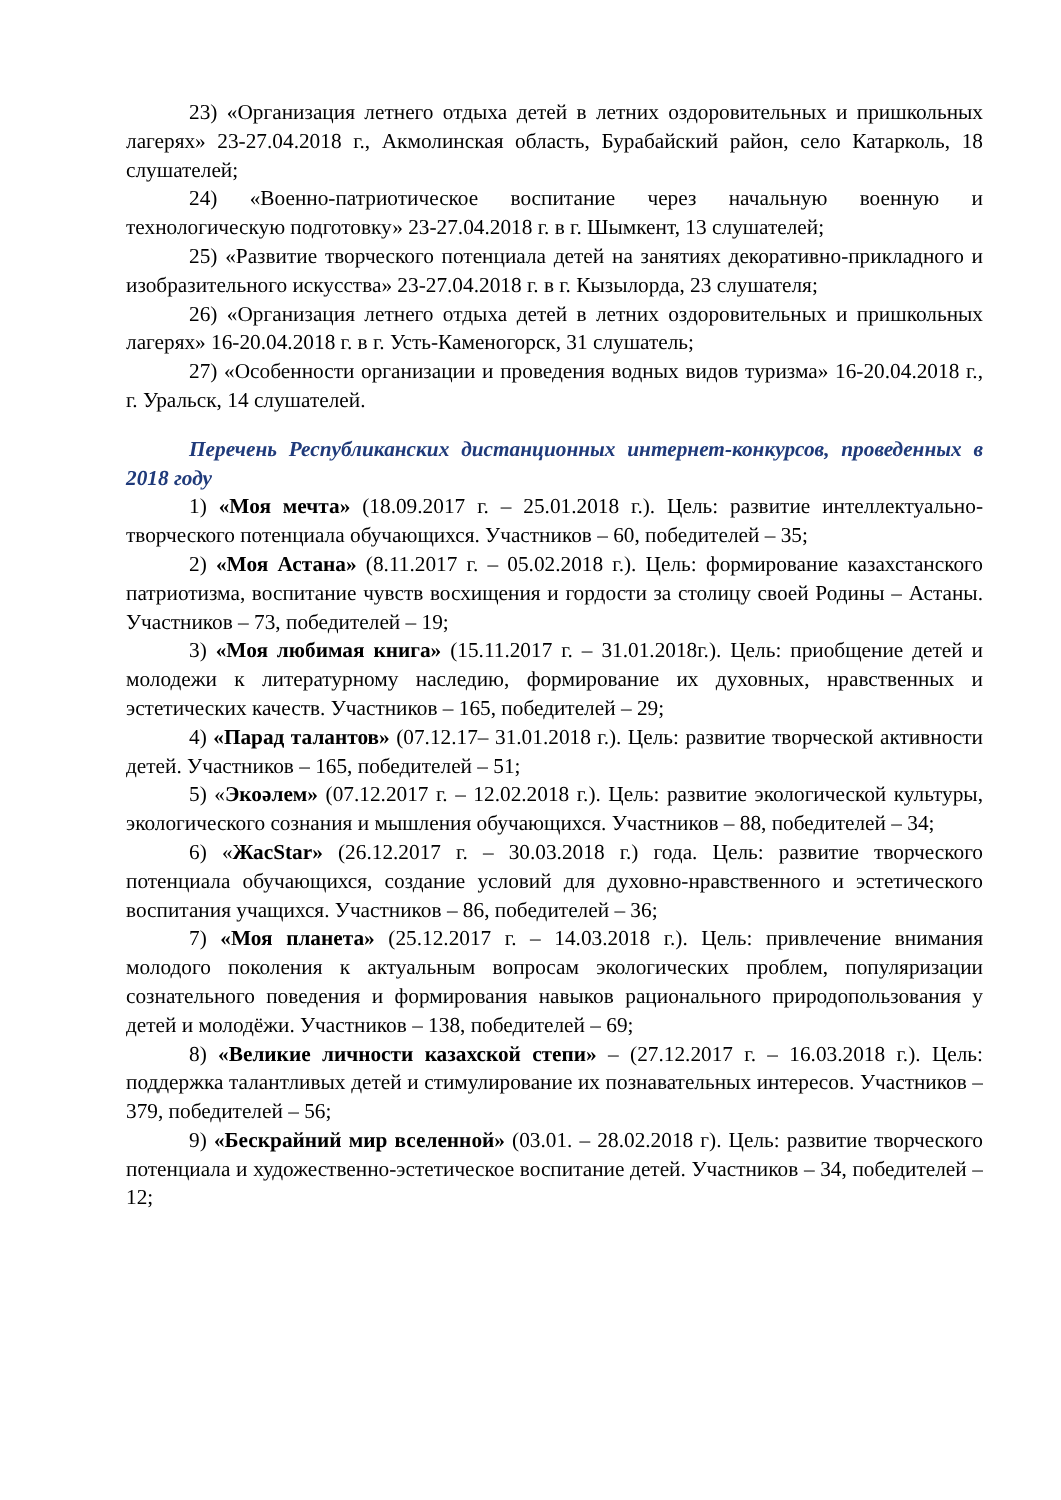23) «Организация летнего отдыха детей в летних оздоровительных и пришкольных лагерях» 23-27.04.2018 г., Акмолинская область, Бурабайский район, село Катарколь, 18 слушателей;
24) «Военно-патриотическое воспитание через начальную военную и технологическую подготовку» 23-27.04.2018 г. в г. Шымкент, 13 слушателей;
25) «Развитие творческого потенциала детей на занятиях декоративно-прикладного и изобразительного искусства» 23-27.04.2018 г. в г. Кызылорда, 23 слушателя;
26) «Организация летнего отдыха детей в летних оздоровительных и пришкольных лагерях» 16-20.04.2018 г. в г. Усть-Каменогорск, 31 слушатель;
27) «Особенности организации и проведения водных видов туризма» 16-20.04.2018 г., г. Уральск, 14 слушателей.
Перечень Республиканских дистанционных интернет-конкурсов, проведенных в 2018 году
1) «Моя мечта» (18.09.2017 г. – 25.01.2018 г.). Цель: развитие интеллектуально-творческого потенциала обучающихся. Участников – 60, победителей – 35;
2) «Моя Астана» (8.11.2017 г. – 05.02.2018 г.). Цель: формирование казахстанского патриотизма, воспитание чувств восхищения и гордости за столицу своей Родины – Астаны. Участников – 73, победителей – 19;
3) «Моя любимая книга» (15.11.2017 г. – 31.01.2018г.). Цель: приобщение детей и молодежи к литературному наследию, формирование их духовных, нравственных и эстетических качеств. Участников – 165, победителей – 29;
4) «Парад талантов» (07.12.17– 31.01.2018 г.). Цель: развитие творческой активности детей. Участников – 165, победителей – 51;
5) «Экоәлем» (07.12.2017 г. – 12.02.2018 г.). Цель: развитие экологической культуры, экологического сознания и мышления обучающихся. Участников – 88, победителей – 34;
6) «ЖасStar» (26.12.2017 г. – 30.03.2018 г.) года. Цель: развитие творческого потенциала обучающихся, создание условий для духовно-нравственного и эстетического воспитания учащихся. Участников – 86, победителей – 36;
7) «Моя планета» (25.12.2017 г. – 14.03.2018 г.). Цель: привлечение внимания молодого поколения к актуальным вопросам экологических проблем, популяризации сознательного поведения и формирования навыков рационального природопользования у детей и молодёжи. Участников – 138, победителей – 69;
8) «Великие личности казахской степи» – (27.12.2017 г. – 16.03.2018 г.). Цель: поддержка талантливых детей и стимулирование их познавательных интересов. Участников – 379, победителей – 56;
9) «Бескрайний мир вселенной» (03.01. – 28.02.2018 г). Цель: развитие творческого потенциала и художественно-эстетическое воспитание детей. Участников – 34, победителей – 12;